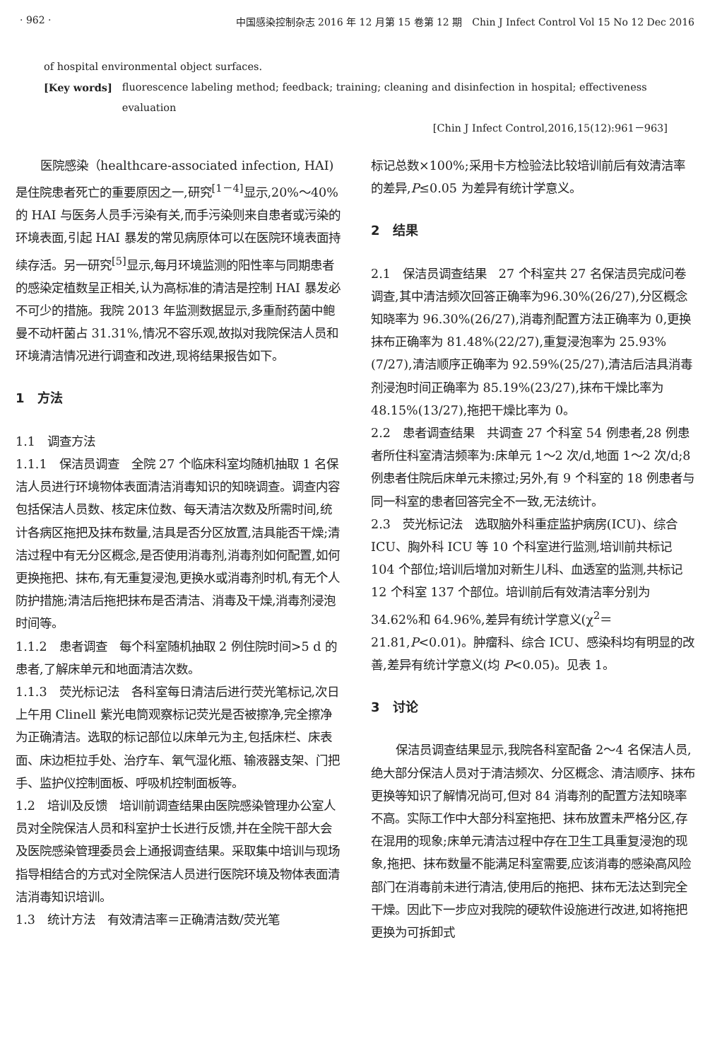· 962 · 中国感染控制杂志 2016 年 12 月第 15 卷第 12 期　Chin J Infect Control Vol 15 No 12 Dec 2016
of hospital environmental object surfaces.
[Key words] fluorescence labeling method; feedback; training; cleaning and disinfection in hospital; effectiveness evaluation
[Chin J Infect Control,2016,15(12):961－963]
医院感染（healthcare-associated infection, HAI)是住院患者死亡的重要原因之一,研究<sup>[1－4]</sup>显示,20%～40%的 HAI 与医务人员手污染有关,而手污染则来自患者或污染的环境表面,引起 HAI 暴发的常见病原体可以在医院环境表面持续存活。另一研究<sup>[5]</sup>显示,每月环境监测的阳性率与同期患者的感染定植数呈正相关,认为高标准的清洁是控制 HAI 暴发必不可少的措施。我院 2013 年监测数据显示,多重耐药菌中鲍曼不动杆菌占 31.31%,情况不容乐观,故拟对我院保洁人员和环境清洁情况进行调查和改进,现将结果报告如下。
1　方法
1.1　调查方法
1.1.1　保洁员调查　全院 27 个临床科室均随机抽取 1 名保洁人员进行环境物体表面清洁消毒知识的知晓调查。调查内容包括保洁人员数、核定床位数、每天清洁次数及所需时间,统计各病区拖把及抹布数量,洁具是否分区放置,洁具能否干燥;清洁过程中有无分区概念,是否使用消毒剂,消毒剂如何配置,如何更换拖把、抹布,有无重复浸泡,更换水或消毒剂时机,有无个人防护措施;清洁后拖把抹布是否清洁、消毒及干燥,消毒剂浸泡时间等。
1.1.2　患者调查　每个科室随机抽取 2 例住院时间>5 d 的患者,了解床单元和地面清洁次数。
1.1.3　荧光标记法　各科室每日清洁后进行荧光笔标记,次日上午用 Clinell 紫光电筒观察标记荧光是否被擦净,完全擦净为正确清洁。选取的标记部位以床单元为主,包括床栏、床表面、床边柜拉手处、治疗车、氧气湿化瓶、输液器支架、门把手、监护仪控制面板、呼吸机控制面板等。
1.2　培训及反馈　培训前调查结果由医院感染管理办公室人员对全院保洁人员和科室护士长进行反馈,并在全院干部大会及医院感染管理委员会上通报调查结果。采取集中培训与现场指导相结合的方式对全院保洁人员进行医院环境及物体表面清洁消毒知识培训。
1.3　统计方法　有效清洁率＝正确清洁数/荧光笔
标记总数×100%;采用卡方检验法比较培训前后有效清洁率的差异,P≤0.05 为差异有统计学意义。
2　结果
2.1　保洁员调查结果　27 个科室共 27 名保洁员完成问卷调查,其中清洁频次回答正确率为96.30%(26/27),分区概念知晓率为 96.30%(26/27),消毒剂配置方法正确率为 0,更换抹布正确率为 81.48%(22/27),重复浸泡率为 25.93%(7/27),清洁顺序正确率为 92.59%(25/27),清洁后洁具消毒剂浸泡时间正确率为 85.19%(23/27),抹布干燥比率为 48.15%(13/27),拖把干燥比率为 0。
2.2　患者调查结果　共调查 27 个科室 54 例患者,28 例患者所住科室清洁频率为:床单元 1～2 次/d,地面 1～2 次/d;8 例患者住院后床单元未擦过;另外,有 9 个科室的 18 例患者与同一科室的患者回答完全不一致,无法统计。
2.3　荧光标记法　选取脑外科重症监护病房(ICU)、综合 ICU、胸外科 ICU 等 10 个科室进行监测,培训前共标记 104 个部位;培训后增加对新生儿科、血透室的监测,共标记 12 个科室 137 个部位。培训前后有效清洁率分别为 34.62%和 64.96%,差异有统计学意义(χ<sup>2</sup>＝21.81,P<0.01)。肿瘤科、综合 ICU、感染科均有明显的改善,差异有统计学意义(均 P<0.05)。见表 1。
3　讨论
保洁员调查结果显示,我院各科室配备 2～4 名保洁人员,绝大部分保洁人员对于清洁频次、分区概念、清洁顺序、抹布更换等知识了解情况尚可,但对 84 消毒剂的配置方法知晓率不高。实际工作中大部分科室拖把、抹布放置未严格分区,存在混用的现象;床单元清洁过程中存在卫生工具重复浸泡的现象,拖把、抹布数量不能满足科室需要,应该消毒的感染高风险部门在消毒前未进行清洁,使用后的拖把、抹布无法达到完全干燥。因此下一步应对我院的硬软件设施进行改进,如将拖把更换为可拆卸式